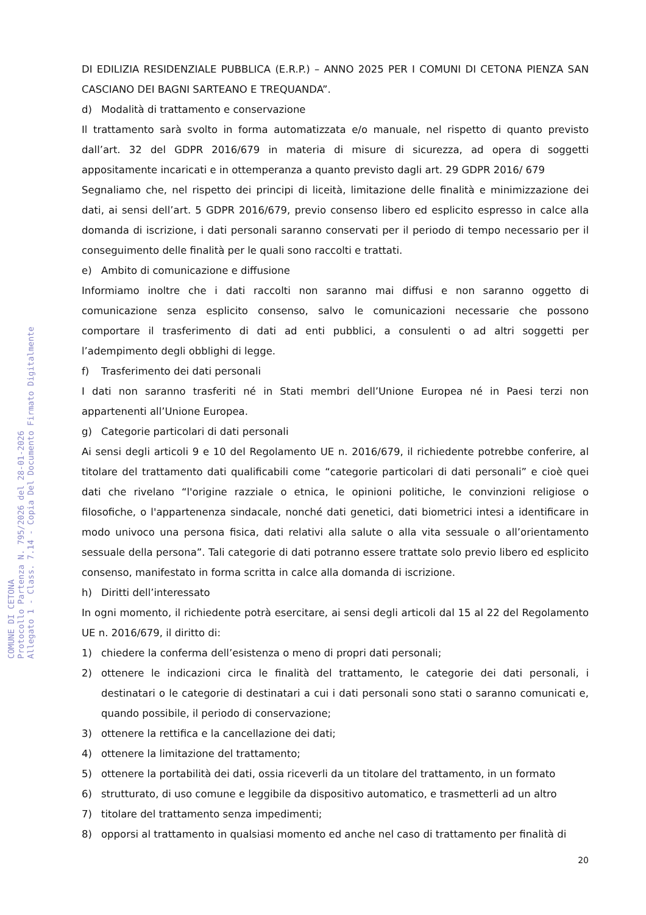COMUNE DI CETONA
Protocollo Partenza N. 795/2026 del 28-01-2026
Allegato 1 - Class. 7.14 - Copia Del Documento Firmato Digitalmente
DI EDILIZIA RESIDENZIALE PUBBLICA (E.R.P.) – ANNO 2025 PER I COMUNI DI CETONA PIENZA SAN CASCIANO DEI BAGNI SARTEANO E TREQUANDA”.
d) Modalità di trattamento e conservazione
Il trattamento sarà svolto in forma automatizzata e/o manuale, nel rispetto di quanto previsto dall’art. 32 del GDPR 2016/679 in materia di misure di sicurezza, ad opera di soggetti appositamente incaricati e in ottemperanza a quanto previsto dagli art. 29 GDPR 2016/ 679
Segnaliamo che, nel rispetto dei principi di liceità, limitazione delle finalità e minimizzazione dei dati, ai sensi dell’art. 5 GDPR 2016/679, previo consenso libero ed esplicito espresso in calce alla domanda di iscrizione, i dati personali saranno conservati per il periodo di tempo necessario per il conseguimento delle finalità per le quali sono raccolti e trattati.
e) Ambito di comunicazione e diffusione
Informiamo inoltre che i dati raccolti non saranno mai diffusi e non saranno oggetto di comunicazione senza esplicito consenso, salvo le comunicazioni necessarie che possono comportare il trasferimento di dati ad enti pubblici, a consulenti o ad altri soggetti per l’adempimento degli obblighi di legge.
f) Trasferimento dei dati personali
I dati non saranno trasferiti né in Stati membri dell’Unione Europea né in Paesi terzi non appartenenti all’Unione Europea.
g) Categorie particolari di dati personali
Ai sensi degli articoli 9 e 10 del Regolamento UE n. 2016/679, il richiedente potrebbe conferire, al titolare del trattamento dati qualificabili come “categorie particolari di dati personali” e cioè quei dati che rivelano “l'origine razziale o etnica, le opinioni politiche, le convinzioni religiose o filosofiche, o l'appartenenza sindacale, nonché dati genetici, dati biometrici intesi a identificare in modo univoco una persona fisica, dati relativi alla salute o alla vita sessuale o all’orientamento sessuale della persona”. Tali categorie di dati potranno essere trattate solo previo libero ed esplicito consenso, manifestato in forma scritta in calce alla domanda di iscrizione.
h) Diritti dell’interessato
In ogni momento, il richiedente potrà esercitare, ai sensi degli articoli dal 15 al 22 del Regolamento UE n. 2016/679, il diritto di:
1) chiedere la conferma dell’esistenza o meno di propri dati personali;
2) ottenere le indicazioni circa le finalità del trattamento, le categorie dei dati personali, i destinatari o le categorie di destinatari a cui i dati personali sono stati o saranno comunicati e, quando possibile, il periodo di conservazione;
3) ottenere la rettifica e la cancellazione dei dati;
4) ottenere la limitazione del trattamento;
5) ottenere la portabilità dei dati, ossia riceverli da un titolare del trattamento, in un formato
6) strutturato, di uso comune e leggibile da dispositivo automatico, e trasmetterli ad un altro
7) titolare del trattamento senza impedimenti;
8) opporsi al trattamento in qualsiasi momento ed anche nel caso di trattamento per finalità di
20